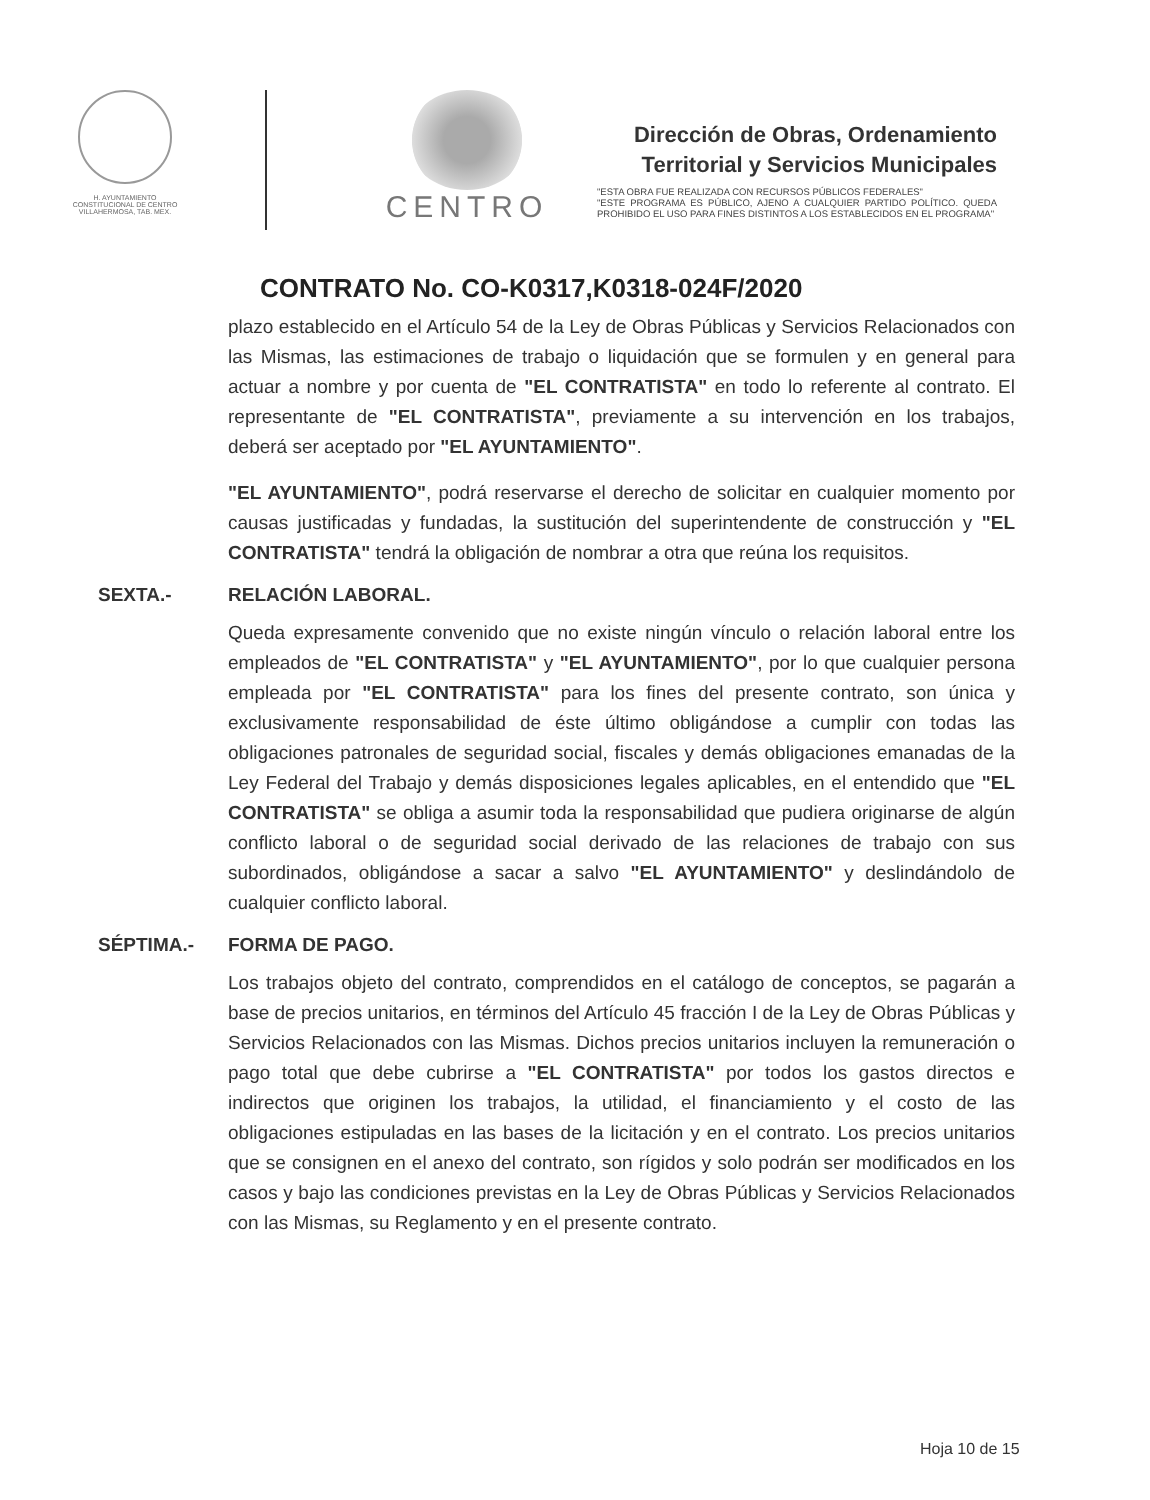H. AYUNTAMIENTO
CONSTITUCIONAL DE CENTRO
VILLAHERMOSA, TAB. MEX.
CENTRO
Dirección de Obras, Ordenamiento
Territorial y Servicios Municipales
"ESTA OBRA FUE REALIZADA CON RECURSOS PÚBLICOS FEDERALES"
"ESTE PROGRAMA ES PÚBLICO, AJENO A CUALQUIER PARTIDO POLÍTICO. QUEDA PROHIBIDO EL USO PARA FINES DISTINTOS A LOS ESTABLECIDOS EN EL PROGRAMA"
CONTRATO No. CO-K0317,K0318-024F/2020
plazo establecido en el Artículo 54 de la Ley de Obras Públicas y Servicios Relacionados con las Mismas, las estimaciones de trabajo o liquidación que se formulen y en general para actuar a nombre y por cuenta de "EL CONTRATISTA" en todo lo referente al contrato. El representante de "EL CONTRATISTA", previamente a su intervención en los trabajos, deberá ser aceptado por "EL AYUNTAMIENTO".
"EL AYUNTAMIENTO", podrá reservarse el derecho de solicitar en cualquier momento por causas justificadas y fundadas, la sustitución del superintendente de construcción y "EL CONTRATISTA" tendrá la obligación de nombrar a otra que reúna los requisitos.
SEXTA.- RELACIÓN LABORAL.
Queda expresamente convenido que no existe ningún vínculo o relación laboral entre los empleados de "EL CONTRATISTA" y "EL AYUNTAMIENTO", por lo que cualquier persona empleada por "EL CONTRATISTA" para los fines del presente contrato, son única y exclusivamente responsabilidad de éste último obligándose a cumplir con todas las obligaciones patronales de seguridad social, fiscales y demás obligaciones emanadas de la Ley Federal del Trabajo y demás disposiciones legales aplicables, en el entendido que "EL CONTRATISTA" se obliga a asumir toda la responsabilidad que pudiera originarse de algún conflicto laboral o de seguridad social derivado de las relaciones de trabajo con sus subordinados, obligándose a sacar a salvo "EL AYUNTAMIENTO" y deslindándolo de cualquier conflicto laboral.
SÉPTIMA.- FORMA DE PAGO.
Los trabajos objeto del contrato, comprendidos en el catálogo de conceptos, se pagarán a base de precios unitarios, en términos del Artículo 45 fracción I de la Ley de Obras Públicas y Servicios Relacionados con las Mismas. Dichos precios unitarios incluyen la remuneración o pago total que debe cubrirse a "EL CONTRATISTA" por todos los gastos directos e indirectos que originen los trabajos, la utilidad, el financiamiento y el costo de las obligaciones estipuladas en las bases de la licitación y en el contrato. Los precios unitarios que se consignen en el anexo del contrato, son rígidos y solo podrán ser modificados en los casos y bajo las condiciones previstas en la Ley de Obras Públicas y Servicios Relacionados con las Mismas, su Reglamento y en el presente contrato.
Hoja 10 de 15